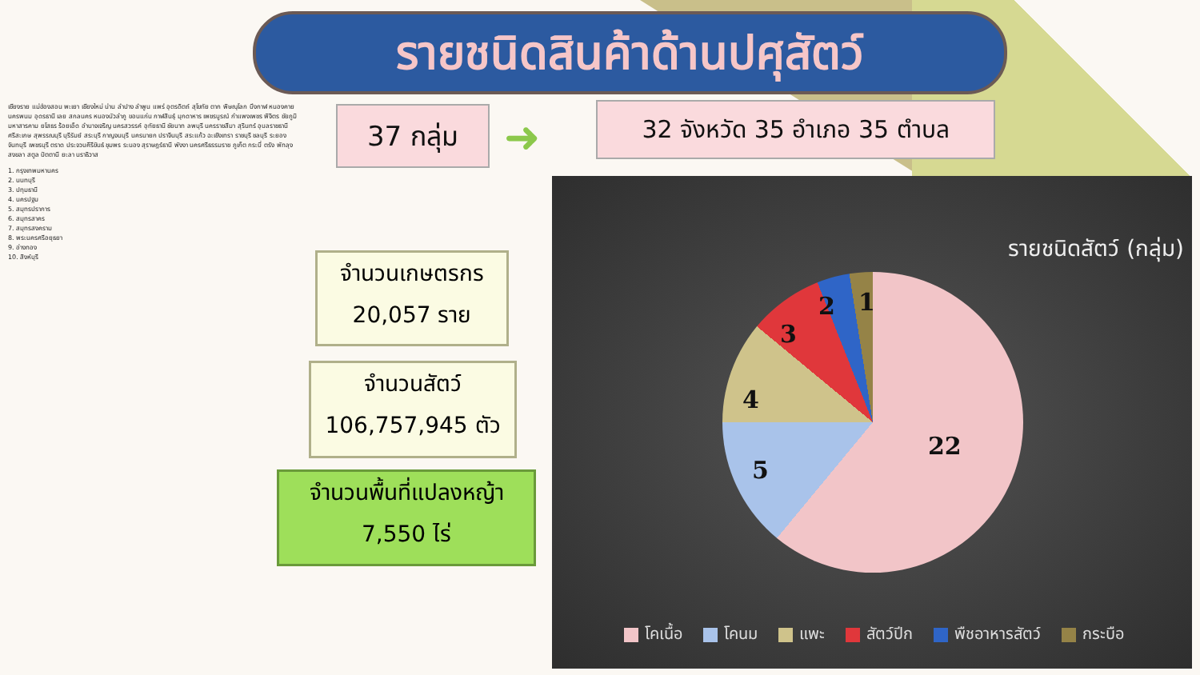รายชนิดสินค้าด้านปศุสัตว์
37 กลุ่ม ➜ 32 จังหวัด 35 อำเภอ 35 ตำบล
เชียงราย แม่ฮ่องสอน พะเยา เชียงใหม่ น่าน ลำปาง ลำพูน แพร่ อุตรดิตถ์ สุโขทัย ตาก พิษณุโลก บึงกาฬ หนองคาย นครพนม อุดรธานี เลย สกลนคร หนองบัวลำภู ขอนแก่น กาฬสินธุ์ มุกดาหาร เพชรบูรณ์ กำแพงเพชร พิจิตร ชัยภูมิ มหาสารคาม ยโสธร ร้อยเอ็ด อำนาจเจริญ นครสวรรค์ อุทัยธานี ชัยนาท ลพบุรี นครราชสีมา สุรินทร์ อุบลราชธานี ศรีสะเกษ สุพรรณบุรี บุรีรัมย์ สระบุรี กาญจนบุรี นครนายก ปราจีนบุรี สระแก้ว ฉะเชิงเทรา ราชบุรี ชลบุรี ระยอง จันทบุรี เพชรบุรี ตราด ประจวบคีรีขันธ์ ชุมพร ระนอง สุราษฎร์ธานี พังงา นครศรีธรรมราช ภูเก็ต กระบี่ ตรัง พัทลุง สงขลา สตูล ปัตตานี ยะลา นราธิวาส
1. กรุงเทพมหานคร
2. นนทบุรี
3. ปทุมธานี
4. นครปฐม
5. สมุทรปราการ
6. สมุทรสาคร
7. สมุทรสงคราม
8. พระนครศรีอยุธยา
9. อ่างทอง
10. สิงห์บุรี
จำนวนเกษตรกร
20,057 ราย
จำนวนสัตว์
106,757,945 ตัว
จำนวนพื้นที่แปลงหญ้า
7,550 ไร่
รายชนิดสัตว์ (กลุ่ม)
22
5
4
3
2 1
โคเนื้อ โคนม แพะ สัตว์ปีก พืชอาหารสัตว์ กระบือ